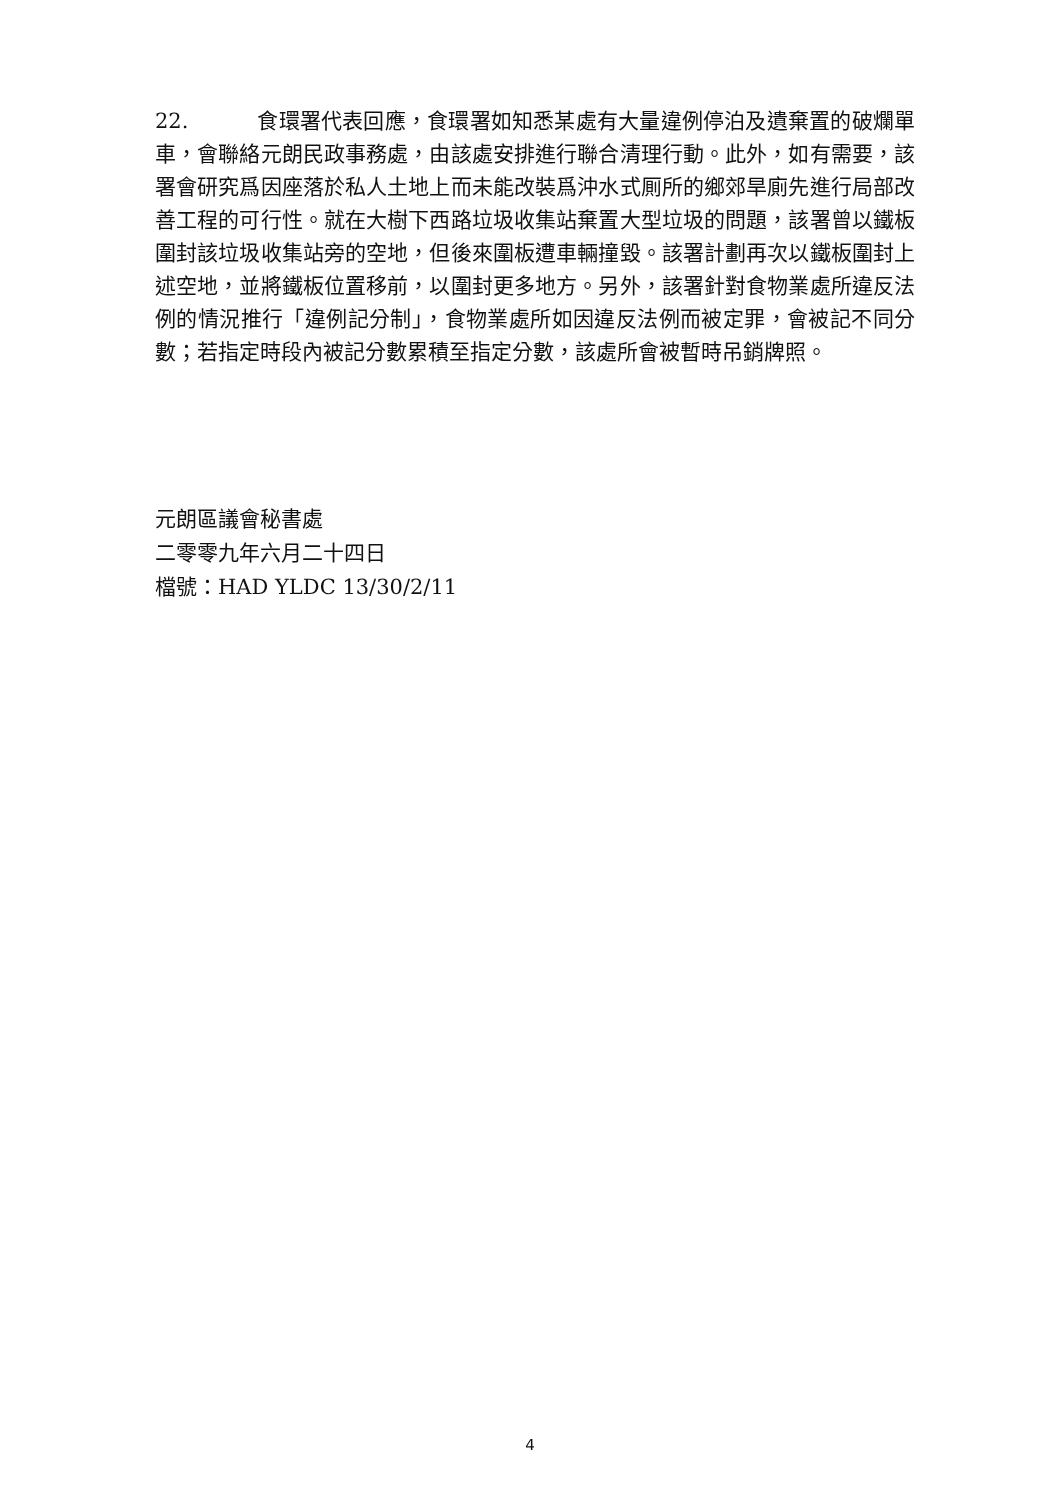22. 食環署代表回應，食環署如知悉某處有大量違例停泊及遺棄置的破爛單車，會聯絡元朗民政事務處，由該處安排進行聯合清理行動。此外，如有需要，該署會研究爲因座落於私人土地上而未能改裝爲沖水式厠所的鄉郊旱廁先進行局部改善工程的可行性。就在大樹下西路垃圾收集站棄置大型垃圾的問題，該署曾以鐵板圍封該垃圾收集站旁的空地，但後來圍板遭車輛撞毀。該署計劃再次以鐵板圍封上述空地，並將鐵板位置移前，以圍封更多地方。另外，該署針對食物業處所違反法例的情況推行「違例記分制」，食物業處所如因違反法例而被定罪，會被記不同分數；若指定時段內被記分數累積至指定分數，該處所會被暫時吊銷牌照。
元朗區議會秘書處
二零零九年六月二十四日
檔號：HAD YLDC 13/30/2/11
4